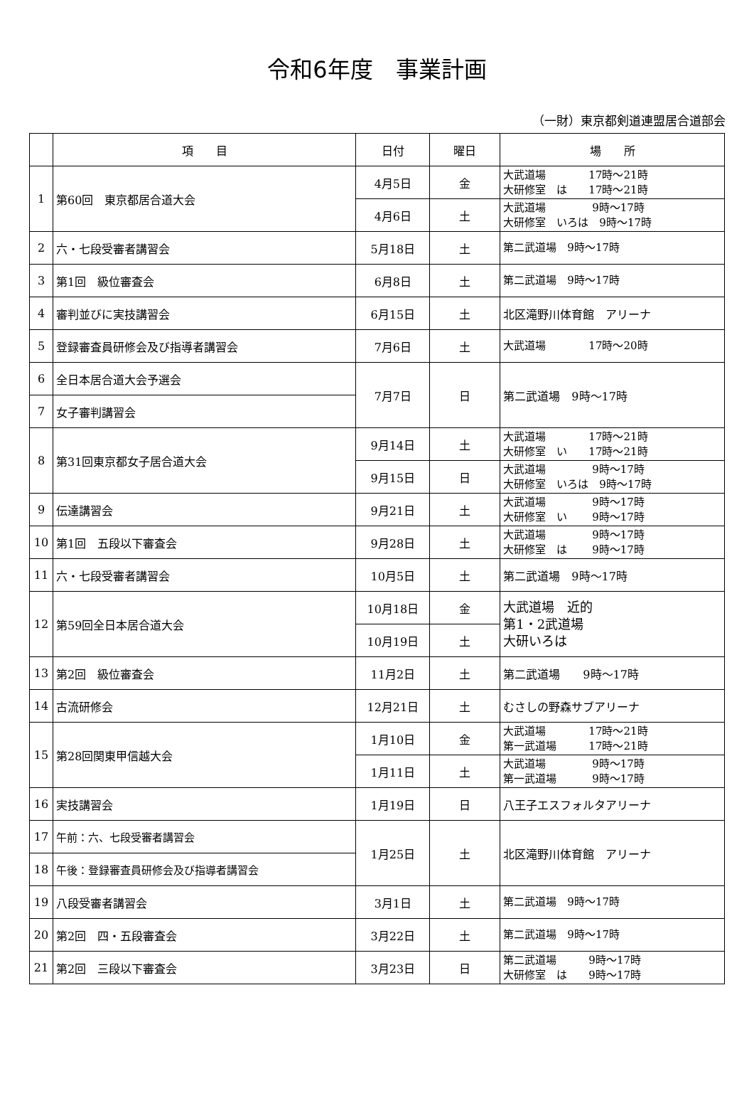令和6年度　事業計画
（一財）東京都剣道連盟居合道部会
| | 項 目 | 日付 | 曜日 | 場 所 |
| --- | --- | --- | --- | --- |
| 1 | 第60回 東京都居合道大会 | 4月5日 | 金 | 大武道場 17時～21時 大研修室 は 17時～21時 |
| | | 4月6日 | 土 | 大武道場 9時～17時 大研修室 いろは 9時～17時 |
| 2 | 六・七段受審者講習会 | 5月18日 | 土 | 第二武道場 9時～17時 |
| 3 | 第1回 級位審査会 | 6月8日 | 土 | 第二武道場 9時～17時 |
| 4 | 審判並びに実技講習会 | 6月15日 | 土 | 北区滝野川体育館 アリーナ |
| 5 | 登録審査員研修会及び指導者講習会 | 7月6日 | 土 | 大武道場 17時～20時 |
| 6 | 全日本居合道大会予選会 | 7月7日 | 日 | 第二武道場 9時～17時 |
| 7 | 女子審判講習会 | | | |
| 8 | 第31回東京都女子居合道大会 | 9月14日 | 土 | 大武道場 17時～21時 大研修室 い 17時～21時 |
| | | 9月15日 | 日 | 大武道場 9時～17時 大研修室 いろは 9時～17時 |
| 9 | 伝達講習会 | 9月21日 | 土 | 大武道場 9時～17時 大研修室 い 9時～17時 |
| 10 | 第1回 五段以下審査会 | 9月28日 | 土 | 大武道場 9時～17時 大研修室 は 9時～17時 |
| 11 | 六・七段受審者講習会 | 10月5日 | 土 | 第二武道場 9時～17時 |
| 12 | 第59回全日本居合道大会 | 10月18日 | 金 | 大武道場 近的 第1・2武道場 大研いろは |
| | | 10月19日 | 土 | |
| 13 | 第2回 級位審査会 | 11月2日 | 土 | 第二武道場 9時～17時 |
| 14 | 古流研修会 | 12月21日 | 土 | むさしの野森サブアリーナ |
| 15 | 第28回関東甲信越大会 | 1月10日 | 金 | 大武道場 17時～21時 第一武道場 17時～21時 |
| | | 1月11日 | 土 | 大武道場 9時～17時 第一武道場 9時～17時 |
| 16 | 実技講習会 | 1月19日 | 日 | 八王子エスフォルタアリーナ |
| 17 | 午前：六、七段受審者講習会 | 1月25日 | 土 | 北区滝野川体育館 アリーナ |
| 18 | 午後：登録審査員研修会及び指導者講習会 | | | |
| 19 | 八段受審者講習会 | 3月1日 | 土 | 第二武道場 9時～17時 |
| 20 | 第2回 四・五段審査会 | 3月22日 | 土 | 第二武道場 9時～17時 |
| 21 | 第2回 三段以下審査会 | 3月23日 | 日 | 第二武道場 9時～17時 大研修室 は 9時～17時 |